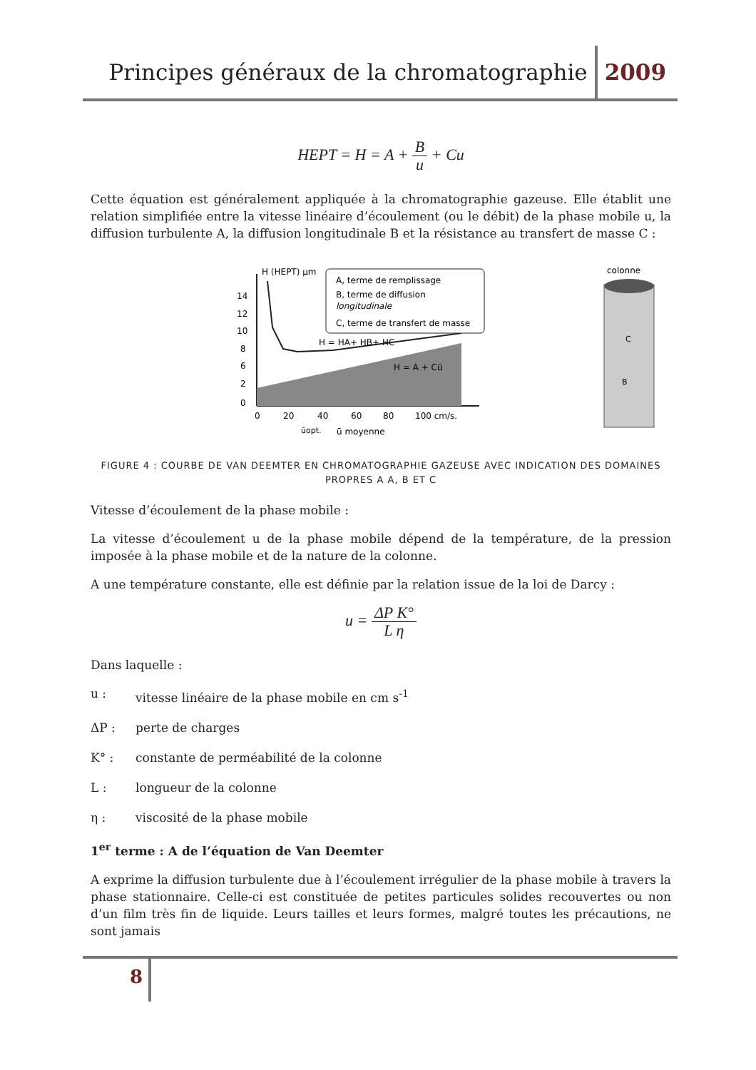Principes généraux de la chromatographie 2009
HEPT = H = A + B u + Cu
Cette équation est généralement appliquée à la chromatographie gazeuse. Elle établit une relation simplifiée entre la vitesse linéaire d’écoulement (ou le débit) de la phase mobile u, la diffusion turbulente A, la diffusion longitudinale B et la résistance au transfert de masse C :
H (HEPT) µm
14
12
10
8
6
2
0
A, terme de remplissage
B, terme de diffusion
longitudinale
C, terme de transfert de masse
H = HA+ HB+ HC
H = A + Cū
0
20
40
60
80
100 cm/s.
ūopt.
ū moyenne
colonne
C
B
FIGURE 4 : COURBE DE VAN DEEMTER EN CHROMATOGRAPHIE GAZEUSE AVEC INDICATION DES DOMAINES PROPRES A A, B ET C
Vitesse d’écoulement de la phase mobile :
La vitesse d’écoulement u de la phase mobile dépend de la température, de la pression imposée à la phase mobile et de la nature de la colonne.
A une température constante, elle est définie par la relation issue de la loi de Darcy :
u = ΔP K° L η
Dans laquelle :
u : vitesse linéaire de la phase mobile en cm s<sup>-1</sup>
ΔP : perte de charges
K° : constante de perméabilité de la colonne
L : longueur de la colonne
η : viscosité de la phase mobile
1<sup>er</sup> terme : A de l’équation de Van Deemter
A exprime la diffusion turbulente due à l’écoulement irrégulier de la phase mobile à travers la phase stationnaire. Celle-ci est constituée de petites particules solides recouvertes ou non d’un film très fin de liquide. Leurs tailles et leurs formes, malgré toutes les précautions, ne sont jamais
8